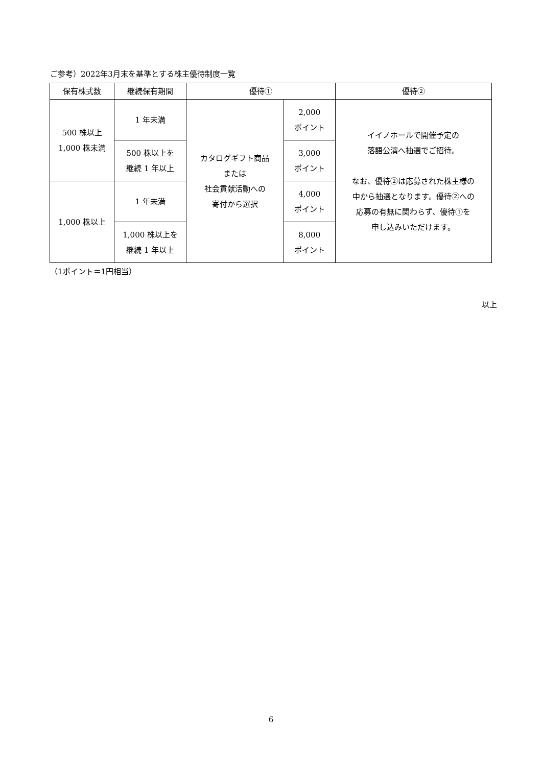ご参考）2022年3月末を基準とする株主優待制度一覧
| 保有株式数 | 継続保有期間 | 優待① | | 優待② |
| --- | --- | --- | --- | --- |
| 500 株以上 1,000 株未満 | 1 年未満 | カタログギフト商品 または 社会貢献活動への 寄付から選択 | 2,000 ポイント | イイノホールで開催予定の 落語公演へ抽選でご招待。 なお、優待②は応募された株主様の 中から抽選となります。優待②への 応募の有無に関わらず、優待①を 申し込みいただけます。 |
| | 500 株以上を 継続 1 年以上 | | 3,000 ポイント | |
| 1,000 株以上 | 1 年未満 | | 4,000 ポイント | |
| | 1,000 株以上を 継続 1 年以上 | | 8,000 ポイント | |
（1ポイント＝1円相当）
以上
6